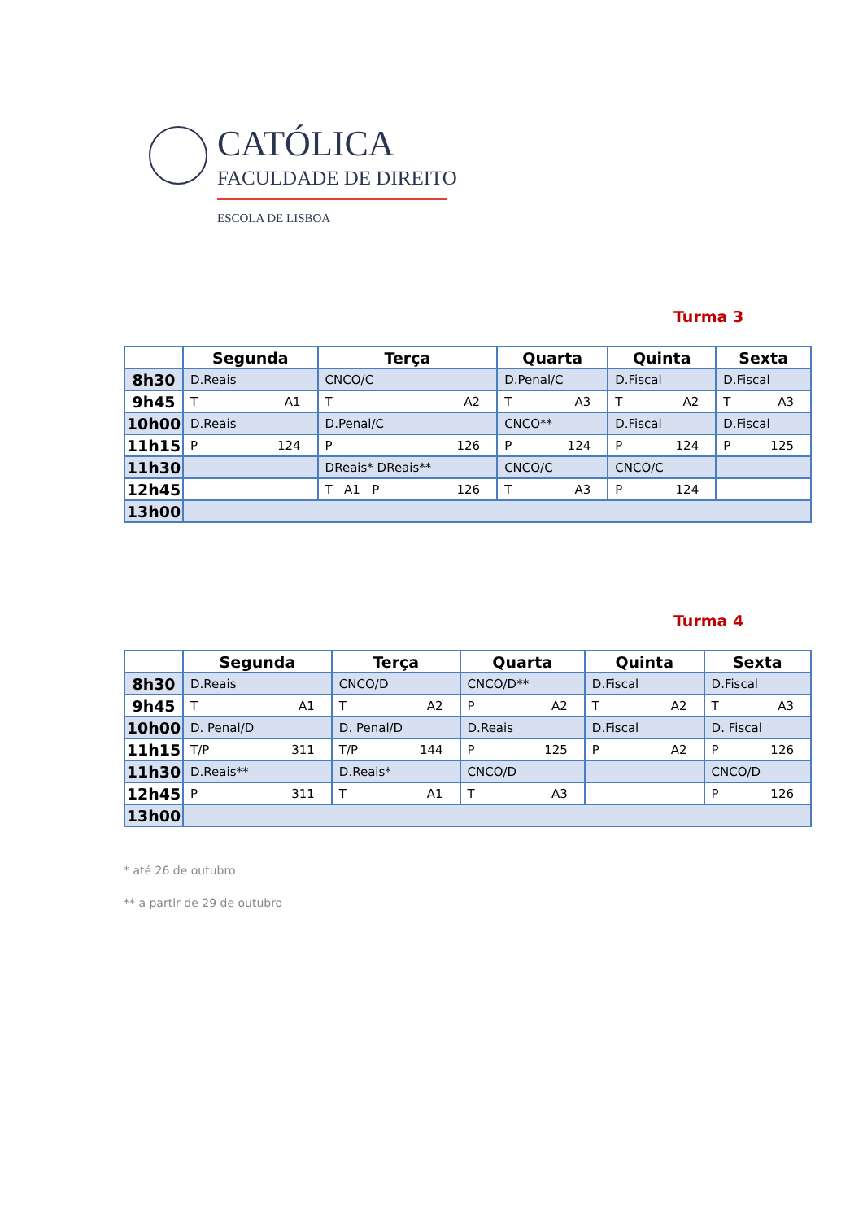CATÓLICA
FACULDADE DE DIREITO
ESCOLA DE LISBOA
Turma 3
| | Segunda | Terça | Quarta | Quinta | Sexta |
| --- | --- | --- | --- | --- | --- |
| 8h30 | D.Reais | CNCO/C | D.Penal/C | D.Fiscal | D.Fiscal |
| 9h45 | T A1 | T A2 | T A3 | T A2 | T A3 |
| 10h00 | D.Reais | D.Penal/C | CNCO** | D.Fiscal | D.Fiscal |
| 11h15 | P 124 | P 126 | P 124 | P 124 | P 125 |
| 11h30 | | DReais* DReais** | CNCO/C | CNCO/C | |
| 12h45 | | T A1 P 126 | T A3 | P 124 | |
| 13h00 | | | | | |
Turma 4
| | Segunda | Terça | Quarta | Quinta | Sexta |
| --- | --- | --- | --- | --- | --- |
| 8h30 | D.Reais | CNCO/D | CNCO/D** | D.Fiscal | D.Fiscal |
| 9h45 | T A1 | T A2 | P A2 | T A2 | T A3 |
| 10h00 | D. Penal/D | D. Penal/D | D.Reais | D.Fiscal | D. Fiscal |
| 11h15 | T/P 311 | T/P 144 | P 125 | P A2 | P 126 |
| 11h30 | D.Reais** | D.Reais* | CNCO/D | | CNCO/D |
| 12h45 | P 311 | T A1 | T A3 | | P 126 |
| 13h00 | | | | | |
* até 26 de outubro
** a partir de 29 de outubro